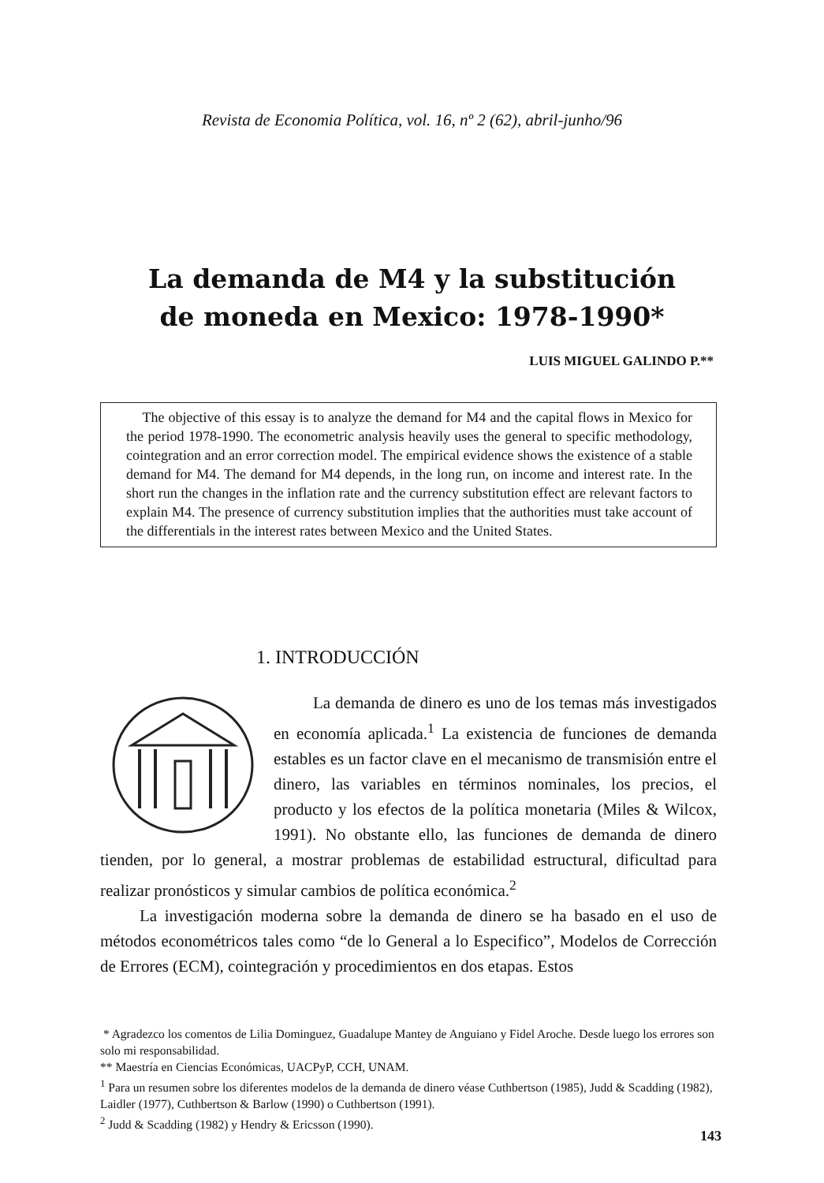Revista de Economia Política, vol. 16, nº 2 (62), abril-junho/96
La demanda de M4 y la substitución
de moneda en Mexico: 1978-1990*
LUIS MIGUEL GALINDO P.**
The objective of this essay is to analyze the demand for M4 and the capital flows in Mexico for the period 1978-1990. The econometric analysis heavily uses the general to specific methodology, cointegration and an error correction model. The empirical evidence shows the existence of a stable demand for M4. The demand for M4 depends, in the long run, on income and interest rate. In the short run the changes in the inflation rate and the currency substitution effect are relevant factors to explain M4. The presence of currency substitution implies that the authorities must take account of the differentials in the interest rates between Mexico and the United States.
1. INTRODUCCIÓN
La demanda de dinero es uno de los temas más investigados en economía aplicada.<sup>1</sup> La existencia de funciones de demanda estables es un factor clave en el mecanismo de transmisión entre el dinero, las variables en términos nominales, los precios, el producto y los efectos de la política monetaria (Miles & Wilcox, 1991). No obstante ello, las funciones de demanda de dinero tienden, por lo general, a mostrar problemas de estabilidad estructural, dificultad para realizar pronósticos y simular cambios de política económica.<sup>2</sup>
La investigación moderna sobre la demanda de dinero se ha basado en el uso de métodos econométricos tales como “de lo General a lo Especifico”, Modelos de Corrección de Errores (ECM), cointegración y procedimientos en dos etapas. Estos
* Agradezco los comentos de Lilia Dominguez, Guadalupe Mantey de Anguiano y Fidel Aroche. Desde luego los errores son solo mi responsabilidad.
** Maestría en Ciencias Económicas, UACPyP, CCH, UNAM.
<sup>1</sup> Para un resumen sobre los diferentes modelos de la demanda de dinero véase Cuthbertson (1985), Judd & Scadding (1982), Laidler (1977), Cuthbertson & Barlow (1990) o Cuthbertson (1991).
<sup>2</sup> Judd & Scadding (1982) y Hendry & Ericsson (1990).
143